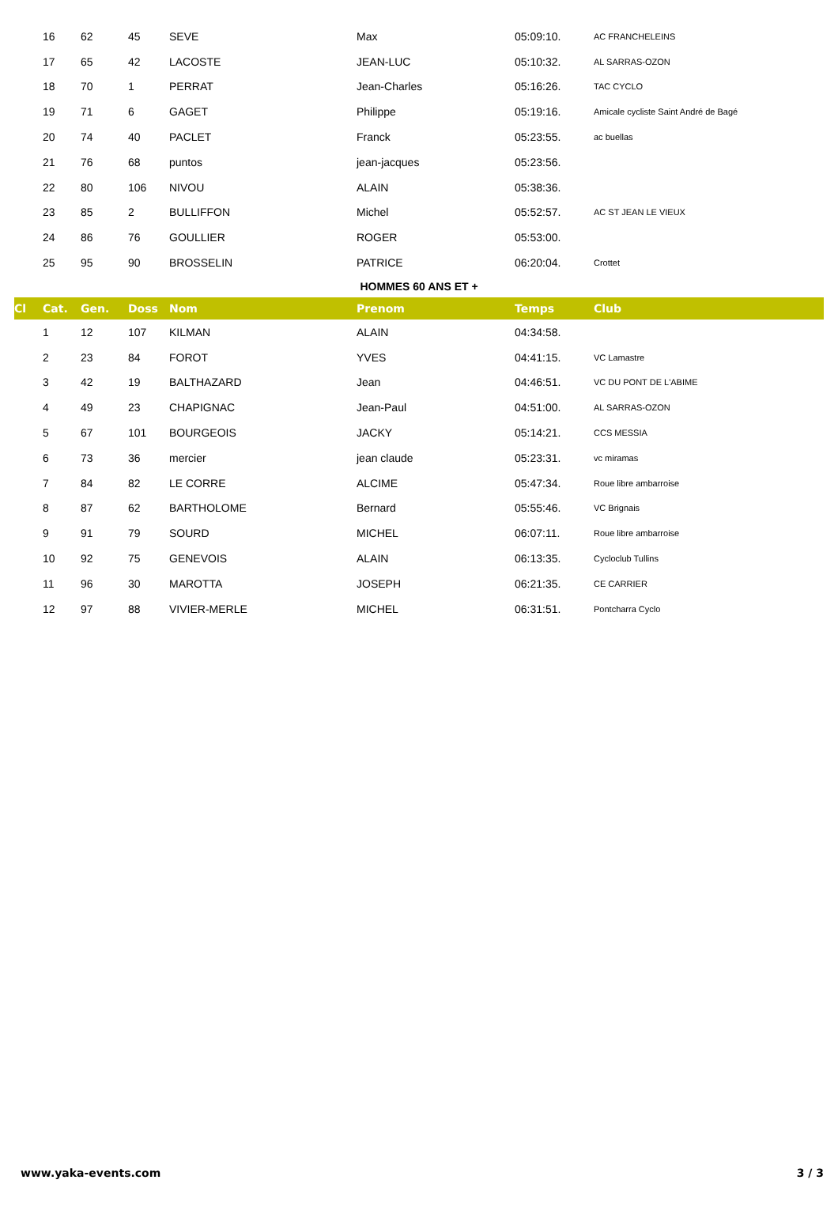| | 16 | 62 | 45 | SEVE | Max | 05:09:10. | AC FRANCHELEINS |
| | 17 | 65 | 42 | LACOSTE | JEAN-LUC | 05:10:32. | AL SARRAS-OZON |
| | 18 | 70 | 1 | PERRAT | Jean-Charles | 05:16:26. | TAC CYCLO |
| | 19 | 71 | 6 | GAGET | Philippe | 05:19:16. | Amicale cycliste Saint André de Bagé |
| | 20 | 74 | 40 | PACLET | Franck | 05:23:55. | ac buellas |
| | 21 | 76 | 68 | puntos | jean-jacques | 05:23:56. | |
| | 22 | 80 | 106 | NIVOU | ALAIN | 05:38:36. | |
| | 23 | 85 | 2 | BULLIFFON | Michel | 05:52:57. | AC ST JEAN LE VIEUX |
| | 24 | 86 | 76 | GOULLIER | ROGER | 05:53:00. | |
| | 25 | 95 | 90 | BROSSELIN | PATRICE | 06:20:04. | Crottet |
| HOMMES 60 ANS ET + | | | | | | | |
| Cl | Cat. | Gen. | Doss | Nom | Prenom | Temps | Club |
| | 1 | 12 | 107 | KILMAN | ALAIN | 04:34:58. | |
| | 2 | 23 | 84 | FOROT | YVES | 04:41:15. | VC Lamastre |
| | 3 | 42 | 19 | BALTHAZARD | Jean | 04:46:51. | VC DU PONT DE L'ABIME |
| | 4 | 49 | 23 | CHAPIGNAC | Jean-Paul | 04:51:00. | AL SARRAS-OZON |
| | 5 | 67 | 101 | BOURGEOIS | JACKY | 05:14:21. | CCS MESSIA |
| | 6 | 73 | 36 | mercier | jean claude | 05:23:31. | vc miramas |
| | 7 | 84 | 82 | LE CORRE | ALCIME | 05:47:34. | Roue libre ambarroise |
| | 8 | 87 | 62 | BARTHOLOME | Bernard | 05:55:46. | VC Brignais |
| | 9 | 91 | 79 | SOURD | MICHEL | 06:07:11. | Roue libre ambarroise |
| | 10 | 92 | 75 | GENEVOIS | ALAIN | 06:13:35. | Cycloclub Tullins |
| | 11 | 96 | 30 | MAROTTA | JOSEPH | 06:21:35. | CE CARRIER |
| | 12 | 97 | 88 | VIVIER-MERLE | MICHEL | 06:31:51. | Pontcharra Cyclo |
www.yaka-events.com 3 / 3